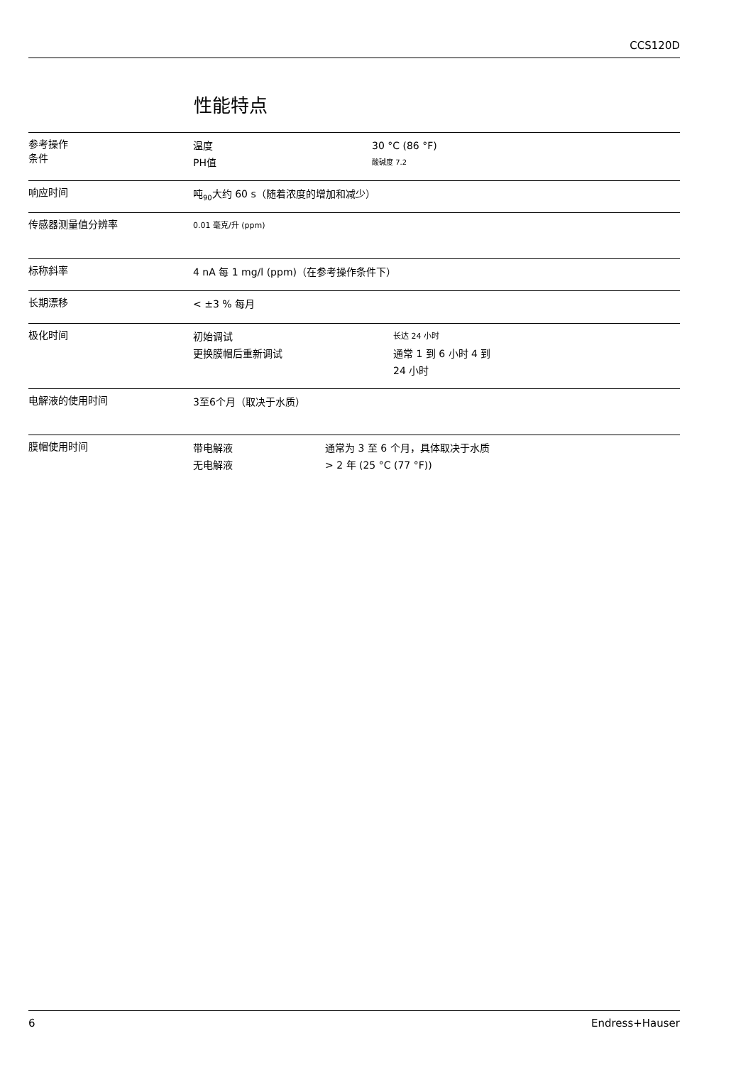CCS120D
性能特点
参考操作
条件
温度 30 °C (86 °F)
PH值 酸碱度 7.2
响应时间
吨<sub>90</sub>大约 60 s（随着浓度的增加和减少）
传感器测量值分辨率
0.01 毫克/升 (ppm)
标称斜率
4 nA 每 1 mg/l (ppm)（在参考操作条件下）
长期漂移
< ±3 % 每月
极化时间
初始调试 长达 24 小时
更换膜帽后重新调试 通常 1 到 6 小时 4 到
24 小时
电解液的使用时间
3至6个月（取决于水质）
膜帽使用时间
带电解液 通常为 3 至 6 个月，具体取决于水质
无电解液 > 2 年 (25 °C (77 °F))
6 Endress+Hauser